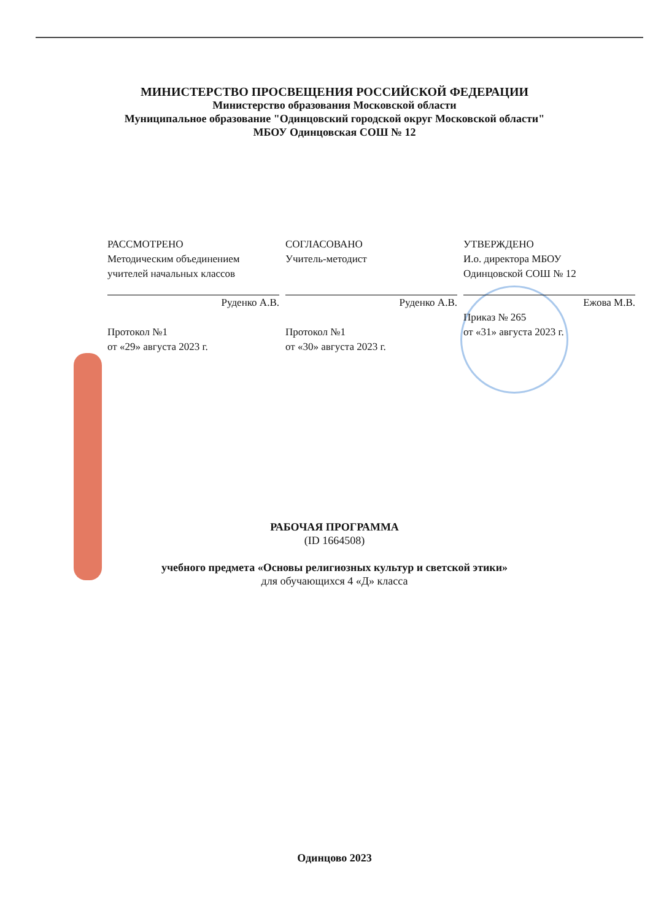МИНИСТЕРСТВО ПРОСВЕЩЕНИЯ РОССИЙСКОЙ ФЕДЕРАЦИИ
Министерство образования Московской области
Муниципальное образование "Одинцовский городской округ Московской области"
МБОУ Одинцовская СОШ № 12
РАССМОТРЕНО
Методическим объединением
учителей начальных классов
Руденко А.В.
Протокол №1
от «29» августа 2023 г.
СОГЛАСОВАНО
Учитель-методист
Руденко А.В.
Протокол №1
от «30» августа 2023 г.
УТВЕРЖДЕНО
И.о. директора МБОУ
Одинцовской СОШ № 12
Ежова М.В.
Приказ № 265
от «31» августа 2023 г.
РАБОЧАЯ ПРОГРАММА
(ID 1664508)
учебного предмета «Основы религиозных культур и светской этики»
для обучающихся 4 «Д» класса
Одинцово 2023